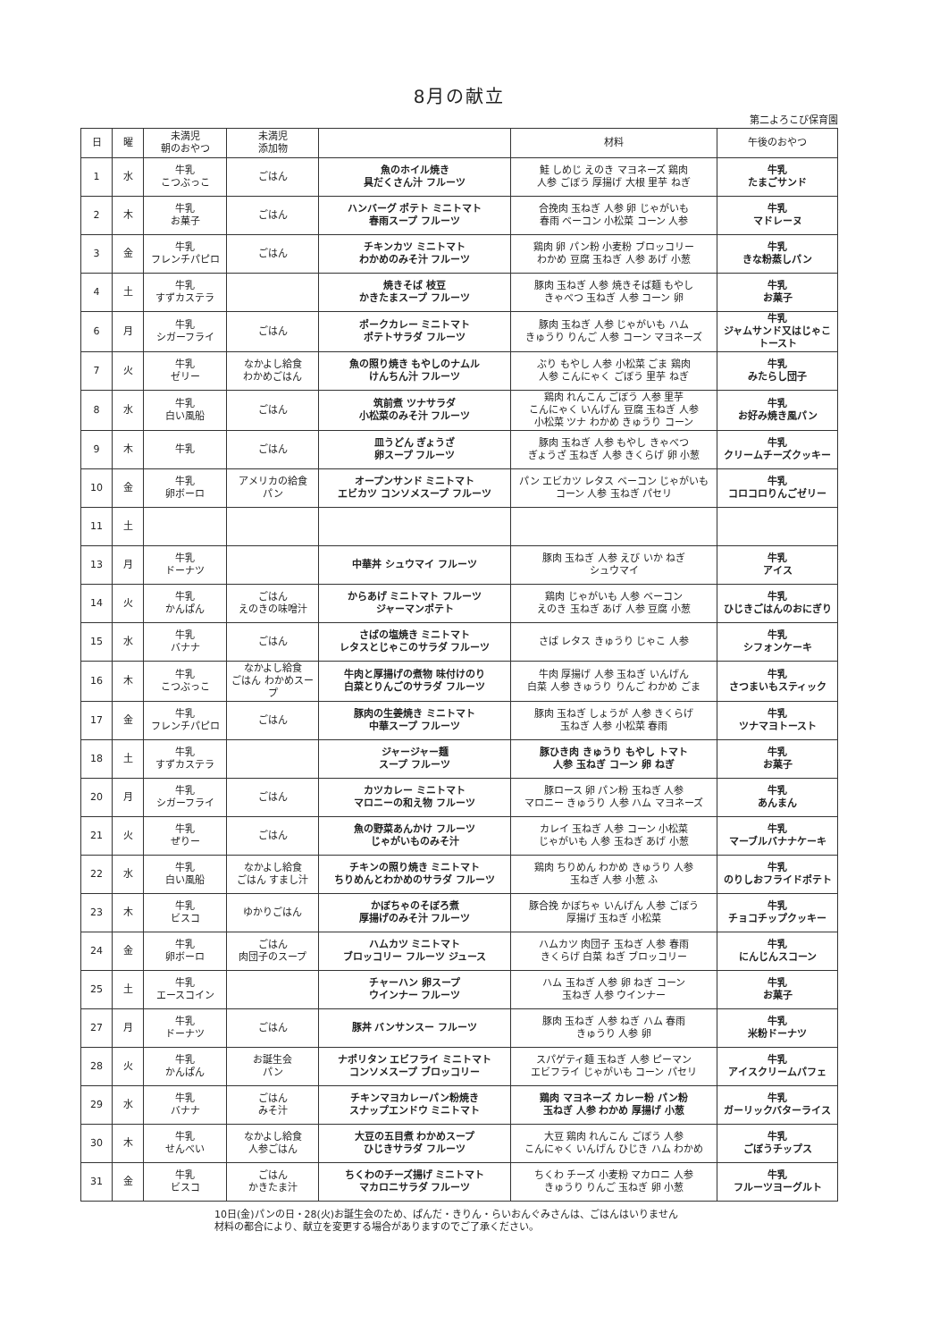8月の献立
第二よろこび保育園
| 日 | 曜 | 未満児 朝のおやつ | 未満児 添加物 | | 材料 | 午後のおやつ |
| --- | --- | --- | --- | --- | --- | --- |
| 1 | 水 | 牛乳 こつぶっこ | ごはん | 魚のホイル焼き 具だくさん汁 フルーツ | 鮭 しめじ えのき マヨネーズ 鶏肉 人参 ごぼう 厚揚げ 大根 里芋 ねぎ | 牛乳 たまごサンド |
| 2 | 木 | 牛乳 お菓子 | ごはん | ハンバーグ ポテト ミニトマト 春雨スープ フルーツ | 合挽肉 玉ねぎ 人参 卵 じゃがいも 春雨 ベーコン 小松菜 コーン 人参 | 牛乳 マドレーヌ |
| 3 | 金 | 牛乳 フレンチパピロ | ごはん | チキンカツ ミニトマト わかめのみそ汁 フルーツ | 鶏肉 卵 パン粉 小麦粉 ブロッコリー わかめ 豆腐 玉ねぎ 人参 あげ 小葱 | 牛乳 きな粉蒸しパン |
| 4 | 土 | 牛乳 すずカステラ | | 焼きそば 枝豆 かきたまスープ フルーツ | 豚肉 玉ねぎ 人参 焼きそば麺 もやし きゃべつ 玉ねぎ 人参 コーン 卵 | 牛乳 お菓子 |
| 6 | 月 | 牛乳 シガーフライ | ごはん | ポークカレー ミニトマト ポテトサラダ フルーツ | 豚肉 玉ねぎ 人参 じゃがいも ハム きゅうり りんご 人参 コーン マヨネーズ | 牛乳 ジャムサンド又はじゃこトースト |
| 7 | 火 | 牛乳 ゼリー | なかよし給食 わかめごはん | 魚の照り焼き もやしのナムル けんちん汁 フルーツ | ぶり もやし 人参 小松菜 ごま 鶏肉 人参 こんにゃく ごぼう 里芋 ねぎ | 牛乳 みたらし団子 |
| 8 | 水 | 牛乳 白い風船 | ごはん | 筑前煮 ツナサラダ 小松菜のみそ汁 フルーツ | 鶏肉 れんこん ごぼう 人参 里芋 こんにゃく いんげん 豆腐 玉ねぎ 人参 小松菜 ツナ わかめ きゅうり コーン | 牛乳 お好み焼き風パン |
| 9 | 木 | 牛乳 | ごはん | 皿うどん ぎょうざ 卵スープ フルーツ | 豚肉 玉ねぎ 人参 もやし きゃべつ ぎょうざ 玉ねぎ 人参 きくらげ 卵 小葱 | 牛乳 クリームチーズクッキー |
| 10 | 金 | 牛乳 卵ボーロ | アメリカの給食 パン | オープンサンド ミニトマト エビカツ コンソメスープ フルーツ | パン エビカツ レタス ベーコン じゃがいも コーン 人参 玉ねぎ パセリ | 牛乳 コロコロりんごゼリー |
| 11 | 土 | | | | | |
| 13 | 月 | 牛乳 ドーナツ | | 中華丼 シュウマイ フルーツ | 豚肉 玉ねぎ 人参 えび いか ねぎ シュウマイ | 牛乳 アイス |
| 14 | 火 | 牛乳 かんぱん | ごはん えのきの味噌汁 | からあげ ミニトマト フルーツ ジャーマンポテト | 鶏肉 じゃがいも 人参 ベーコン えのき 玉ねぎ あげ 人参 豆腐 小葱 | 牛乳 ひじきごはんのおにぎり |
| 15 | 水 | 牛乳 バナナ | ごはん | さばの塩焼き ミニトマト レタスとじゃこのサラダ フルーツ | さば レタス きゅうり じゃこ 人参 | 牛乳 シフォンケーキ |
| 16 | 木 | 牛乳 こつぶっこ | なかよし給食 ごはん わかめスープ | 牛肉と厚揚げの煮物 味付けのり 白菜とりんごのサラダ フルーツ | 牛肉 厚揚げ 人参 玉ねぎ いんげん 白菜 人参 きゅうり りんご わかめ ごま | 牛乳 さつまいもスティック |
| 17 | 金 | 牛乳 フレンチパピロ | ごはん | 豚肉の生姜焼き ミニトマト 中華スープ フルーツ | 豚肉 玉ねぎ しょうが 人参 きくらげ 玉ねぎ 人参 小松菜 春雨 | 牛乳 ツナマヨトースト |
| 18 | 土 | 牛乳 すずカステラ | | ジャージャー麺 スープ フルーツ | 豚ひき肉 きゅうり もやし トマト 人参 玉ねぎ コーン 卵 ねぎ | 牛乳 お菓子 |
| 20 | 月 | 牛乳 シガーフライ | ごはん | カツカレー ミニトマト マロニーの和え物 フルーツ | 豚ロース 卵 パン粉 玉ねぎ 人参 マロニー きゅうり 人参 ハム マヨネーズ | 牛乳 あんまん |
| 21 | 火 | 牛乳 ぜりー | ごはん | 魚の野菜あんかけ フルーツ じゃがいものみそ汁 | カレイ 玉ねぎ 人参 コーン 小松菜 じゃがいも 人参 玉ねぎ あげ 小葱 | 牛乳 マーブルバナナケーキ |
| 22 | 水 | 牛乳 白い風船 | なかよし給食 ごはん すまし汁 | チキンの照り焼き ミニトマト ちりめんとわかめのサラダ フルーツ | 鶏肉 ちりめん わかめ きゅうり 人参 玉ねぎ 人参 小葱 ふ | 牛乳 のりしおフライドポテト |
| 23 | 木 | 牛乳 ビスコ | ゆかりごはん | かぼちゃのそぼろ煮 厚揚げのみそ汁 フルーツ | 豚合挽 かぼちゃ いんげん 人参 ごぼう 厚揚げ 玉ねぎ 小松菜 | 牛乳 チョコチップクッキー |
| 24 | 金 | 牛乳 卵ボーロ | ごはん 肉団子のスープ | ハムカツ ミニトマト ブロッコリー フルーツ ジュース | ハムカツ 肉団子 玉ねぎ 人参 春雨 きくらげ 白菜 ねぎ ブロッコリー | 牛乳 にんじんスコーン |
| 25 | 土 | 牛乳 エースコイン | | チャーハン 卵スープ ウインナー フルーツ | ハム 玉ねぎ 人参 卵 ねぎ コーン 玉ねぎ 人参 ウインナー | 牛乳 お菓子 |
| 27 | 月 | 牛乳 ドーナツ | ごはん | 豚丼 バンサンスー フルーツ | 豚肉 玉ねぎ 人参 ねぎ ハム 春雨 きゅうり 人参 卵 | 牛乳 米粉ドーナツ |
| 28 | 火 | 牛乳 かんぱん | お誕生会 パン | ナポリタン エビフライ ミニトマト コンソメスープ ブロッコリー | スパゲティ麺 玉ねぎ 人参 ピーマン エビフライ じゃがいも コーン パセリ | 牛乳 アイスクリームパフェ |
| 29 | 水 | 牛乳 バナナ | ごはん みそ汁 | チキンマヨカレーパン粉焼き スナップエンドウ ミニトマト | 鶏肉 マヨネーズ カレー粉 パン粉 玉ねぎ 人参 わかめ 厚揚げ 小葱 | 牛乳 ガーリックバターライス |
| 30 | 木 | 牛乳 せんべい | なかよし給食 人参ごはん | 大豆の五目煮 わかめスープ ひじきサラダ フルーツ | 大豆 鶏肉 れんこん ごぼう 人参 こんにゃく いんげん ひじき ハム わかめ | 牛乳 ごぼうチップス |
| 31 | 金 | 牛乳 ビスコ | ごはん かきたま汁 | ちくわのチーズ揚げ ミニトマト マカロニサラダ フルーツ | ちくわ チーズ 小麦粉 マカロニ 人参 きゅうり りんご 玉ねぎ 卵 小葱 | 牛乳 フルーツヨーグルト |
10日(金)パンの日・28(火)お誕生会のため、ぱんだ・きりん・らいおんぐみさんは、ごはんはいりません
材料の都合により、献立を変更する場合がありますのでご了承ください。